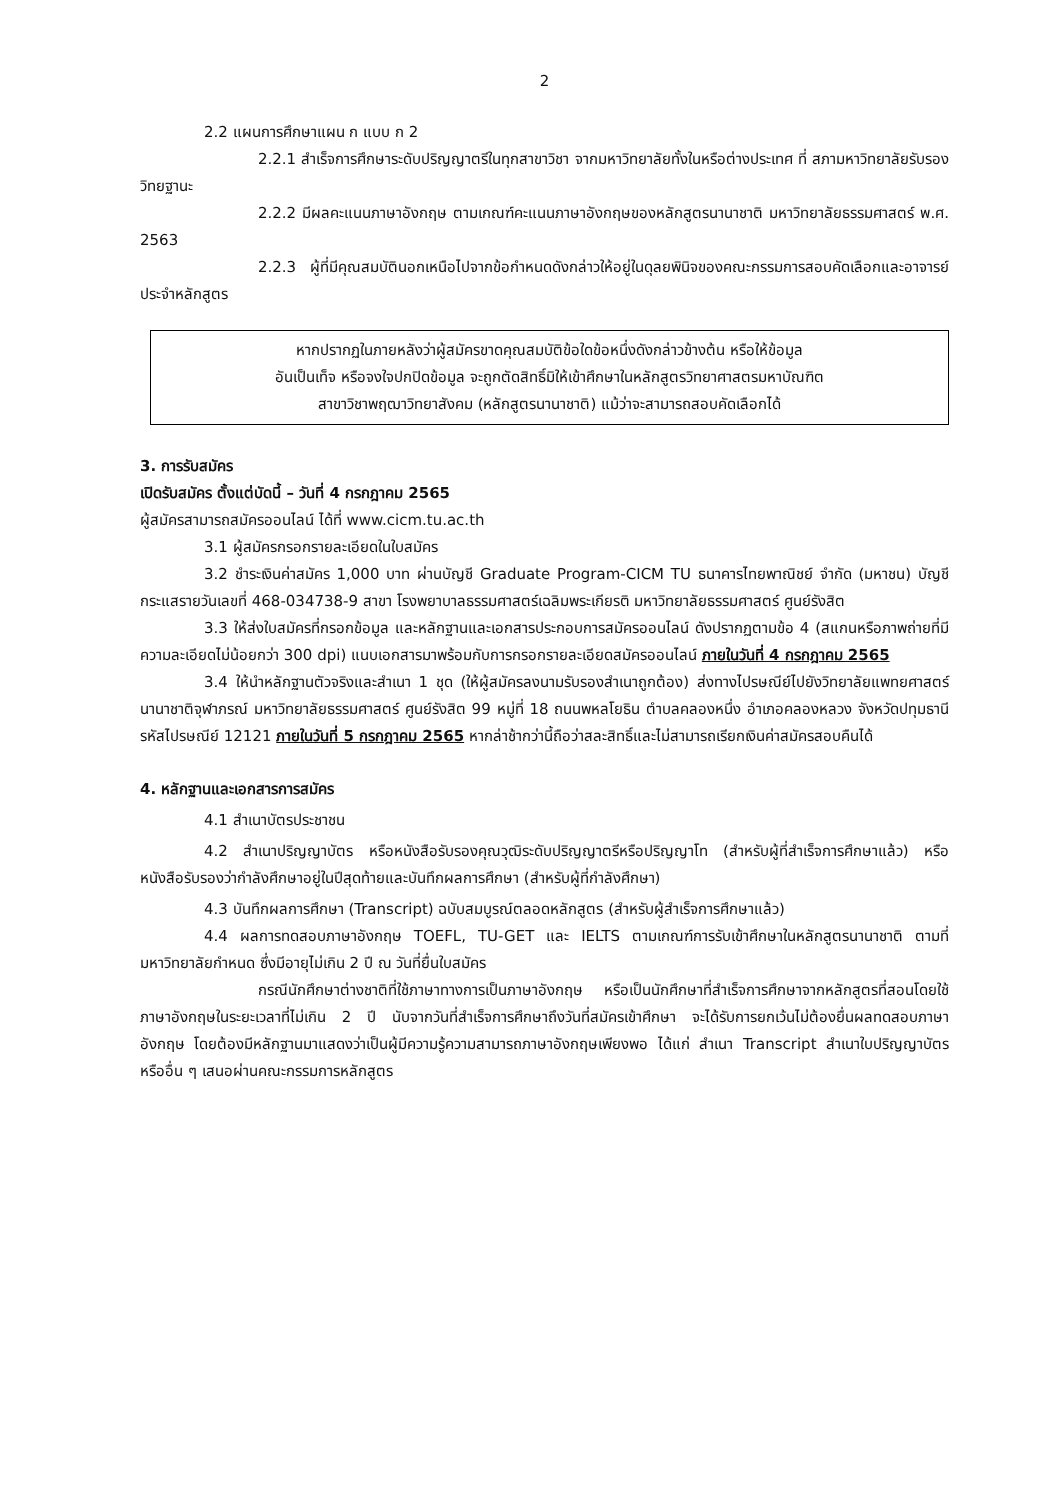2
2.2 แผนการศึกษาแผน ก แบบ ก 2
2.2.1 สำเร็จการศึกษาระดับปริญญาตรีในทุกสาขาวิชา จากมหาวิทยาลัยทั้งในหรือต่างประเทศ ที่ สภามหาวิทยาลัยรับรองวิทยฐานะ
2.2.2 มีผลคะแนนภาษาอังกฤษ ตามเกณฑ์คะแนนภาษาอังกฤษของหลักสูตรนานาชาติ มหาวิทยาลัยธรรมศาสตร์ พ.ศ. 2563
2.2.3 ผู้ที่มีคุณสมบัตินอกเหนือไปจากข้อกำหนดดังกล่าวให้อยู่ในดุลยพินิจของคณะกรรมการสอบคัดเลือกและอาจารย์ประจำหลักสูตร
หากปรากฏในภายหลังว่าผู้สมัครขาดคุณสมบัติข้อใดข้อหนึ่งดังกล่าวข้างต้น หรือให้ข้อมูล
อันเป็นเท็จ หรือจงใจปกปิดข้อมูล จะถูกตัดสิทธิ์มิให้เข้าศึกษาในหลักสูตรวิทยาศาสตรมหาบัณฑิต
สาขาวิชาพฤฒาวิทยาสังคม (หลักสูตรนานาชาติ) แม้ว่าจะสามารถสอบคัดเลือกได้
3. การรับสมัคร
เปิดรับสมัคร ตั้งแต่บัดนี้ – วันที่ 4 กรกฎาคม 2565
ผู้สมัครสามารถสมัครออนไลน์ ได้ที่ www.cicm.tu.ac.th
3.1 ผู้สมัครกรอกรายละเอียดในใบสมัคร
3.2 ชำระเงินค่าสมัคร 1,000 บาท ผ่านบัญชี Graduate Program-CICM TU ธนาคารไทยพาณิชย์ จำกัด (มหาชน) บัญชีกระแสรายวันเลขที่ 468-034738-9 สาขา โรงพยาบาลธรรมศาสตร์เฉลิมพระเกียรติ มหาวิทยาลัยธรรมศาสตร์ ศูนย์รังสิต
3.3 ให้ส่งใบสมัครที่กรอกข้อมูล และหลักฐานและเอกสารประกอบการสมัครออนไลน์ ดังปรากฏตามข้อ 4 (สแกนหรือภาพถ่ายที่มีความละเอียดไม่น้อยกว่า 300 dpi) แนบเอกสารมาพร้อมกับการกรอกรายละเอียดสมัครออนไลน์ ภายในวันที่ 4 กรกฎาคม 2565
3.4 ให้นำหลักฐานตัวจริงและสำเนา 1 ชุด (ให้ผู้สมัครลงนามรับรองสำเนาถูกต้อง) ส่งทางไปรษณีย์ไปยังวิทยาลัยแพทยศาสตร์นานาชาติจุฬาภรณ์ มหาวิทยาลัยธรรมศาสตร์ ศูนย์รังสิต 99 หมู่ที่ 18 ถนนพหลโยธิน ตำบลคลองหนึ่ง อำเภอคลองหลวง จังหวัดปทุมธานี รหัสไปรษณีย์ 12121 ภายในวันที่ 5 กรกฎาคม 2565 หากล่าช้ากว่านี้ถือว่าสละสิทธิ์และไม่สามารถเรียกเงินค่าสมัครสอบคืนได้
4. หลักฐานและเอกสารการสมัคร
4.1 สำเนาบัตรประชาชน
4.2 สำเนาปริญญาบัตร หรือหนังสือรับรองคุณวุฒิระดับปริญญาตรีหรือปริญญาโท (สำหรับผู้ที่สำเร็จการศึกษาแล้ว) หรือหนังสือรับรองว่ากำลังศึกษาอยู่ในปีสุดท้ายและบันทึกผลการศึกษา (สำหรับผู้ที่กำลังศึกษา)
4.3 บันทึกผลการศึกษา (Transcript) ฉบับสมบูรณ์ตลอดหลักสูตร (สำหรับผู้สำเร็จการศึกษาแล้ว)
4.4 ผลการทดสอบภาษาอังกฤษ TOEFL, TU-GET และ IELTS ตามเกณฑ์การรับเข้าศึกษาในหลักสูตรนานาชาติ ตามที่มหาวิทยาลัยกำหนด ซึ่งมีอายุไม่เกิน 2 ปี ณ วันที่ยื่นใบสมัคร
กรณีนักศึกษาต่างชาติที่ใช้ภาษาทางการเป็นภาษาอังกฤษ หรือเป็นนักศึกษาที่สำเร็จการศึกษาจากหลักสูตรที่สอนโดยใช้ภาษาอังกฤษในระยะเวลาที่ไม่เกิน 2 ปี นับจากวันที่สำเร็จการศึกษาถึงวันที่สมัครเข้าศึกษา จะได้รับการยกเว้นไม่ต้องยื่นผลทดสอบภาษาอังกฤษ โดยต้องมีหลักฐานมาแสดงว่าเป็นผู้มีความรู้ความสามารถภาษาอังกฤษเพียงพอ ได้แก่ สำเนา Transcript สำเนาใบปริญญาบัตร หรืออื่น ๆ เสนอผ่านคณะกรรมการหลักสูตร